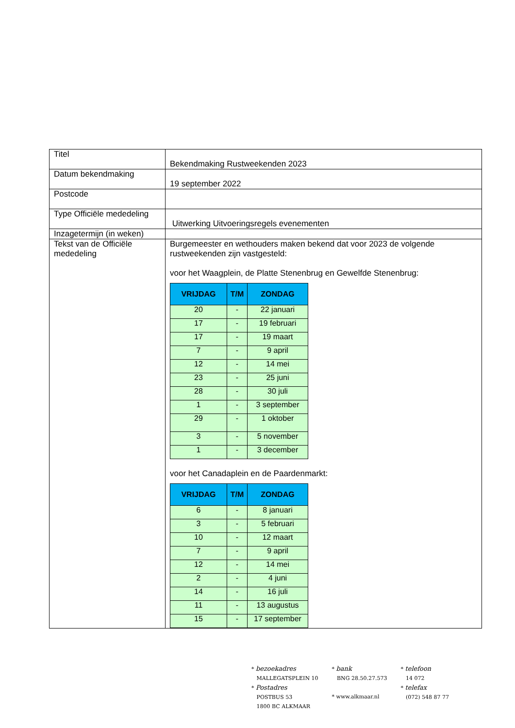| Titel | Bekendmaking Rustweekenden 2023 |
| Datum bekendmaking | 19 september 2022 |
| Postcode | |
| Type Officiële mededeling | Uitwerking Uitvoeringsregels evenementen |
| Inzagetermijn (in weken) | |
| Tekst van de Officiële mededeling | Burgemeester en wethouders maken bekend dat voor 2023 de volgende rustweekenden zijn vastgesteld: voor het Waagplein, de Platte Stenenbrug en Gewelfde Stenenbrug: / VRIJDAG / T/M / ZONDAG / / --- / --- / --- / / 20 / - / 22 januari / / 17 / - / 19 februari / / 17 / - / 19 maart / / 7 / - / 9 april / / 12 / - / 14 mei / / 23 / - / 25 juni / / 28 / - / 30 juli / / 1 / - / 3 september / / 29 / - / 1 oktober / / 3 / - / 5 november / / 1 / - / 3 december / voor het Canadaplein en de Paardenmarkt: / VRIJDAG / T/M / ZONDAG / / --- / --- / --- / / 6 / - / 8 januari / / 3 / - / 5 februari / / 10 / - / 12 maart / / 7 / - / 9 april / / 12 / - / 14 mei / / 2 / - / 4 juni / / 14 / - / 16 juli / / 11 / - / 13 augustus / / 15 / - / 17 september / |
* bezoekadres
MALLEGATSPLEIN 10
* Postadres
POSTBUS 53
1800 BC ALKMAAR
* bank
BNG 28.50.27.573
* www.alkmaar.nl
* telefoon
14 072
* telefax
(072) 548 87 77